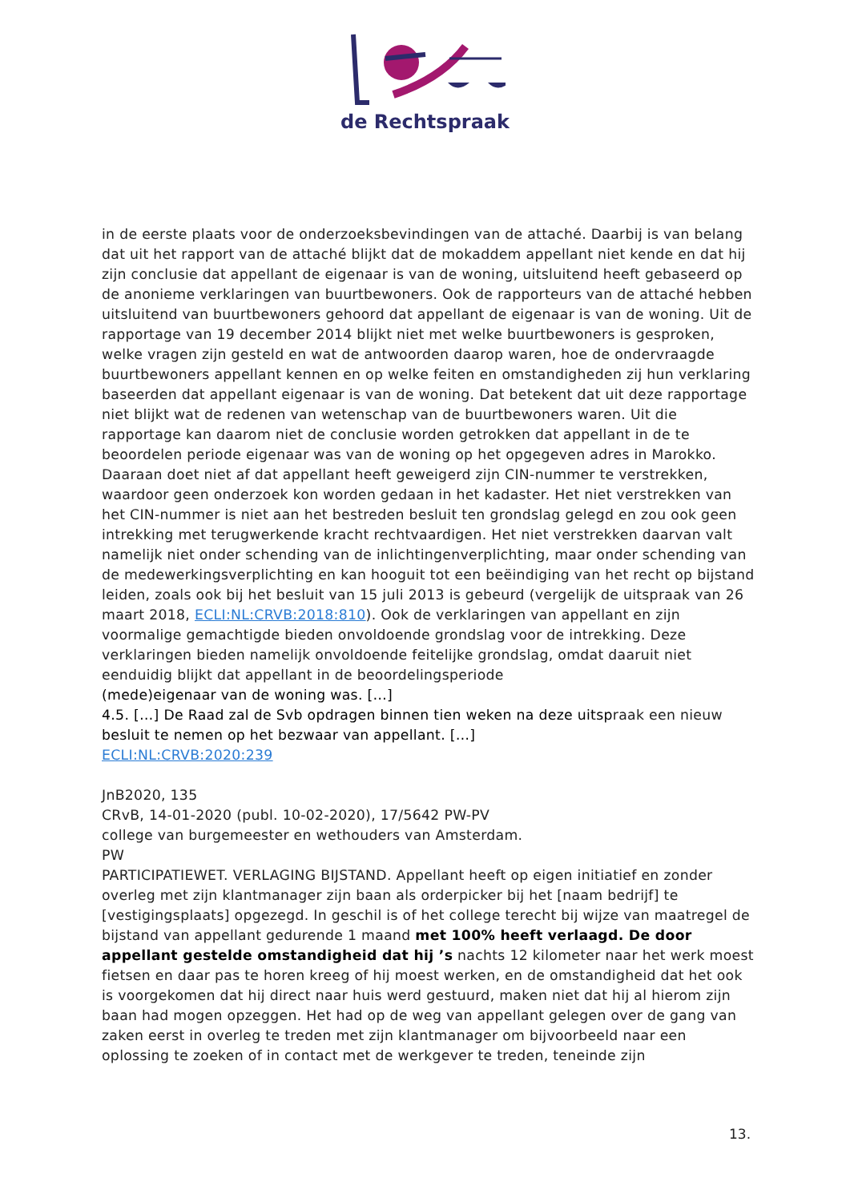de Rechtspraak
in de eerste plaats voor de onderzoeksbevindingen van de attaché. Daarbij is van belang dat uit het rapport van de attaché blijkt dat de mokaddem appellant niet kende en dat hij zijn conclusie dat appellant de eigenaar is van de woning, uitsluitend heeft gebaseerd op de anonieme verklaringen van buurtbewoners. Ook de rapporteurs van de attaché hebben uitsluitend van buurtbewoners gehoord dat appellant de eigenaar is van de woning. Uit de rapportage van 19 december 2014 blijkt niet met welke buurtbewoners is gesproken, welke vragen zijn gesteld en wat de antwoorden daarop waren, hoe de ondervraagde buurtbewoners appellant kennen en op welke feiten en omstandigheden zij hun verklaring baseerden dat appellant eigenaar is van de woning. Dat betekent dat uit deze rapportage niet blijkt wat de redenen van wetenschap van de buurtbewoners waren. Uit die rapportage kan daarom niet de conclusie worden getrokken dat appellant in de te beoordelen periode eigenaar was van de woning op het opgegeven adres in Marokko. Daaraan doet niet af dat appellant heeft geweigerd zijn CIN-nummer te verstrekken, waardoor geen onderzoek kon worden gedaan in het kadaster. Het niet verstrekken van het CIN-nummer is niet aan het bestreden besluit ten grondslag gelegd en zou ook geen intrekking met terugwerkende kracht rechtvaardigen. Het niet verstrekken daarvan valt namelijk niet onder schending van de inlichtingenverplichting, maar onder schending van de medewerkingsverplichting en kan hooguit tot een beëindiging van het recht op bijstand leiden, zoals ook bij het besluit van 15 juli 2013 is gebeurd (vergelijk de uitspraak van 26 maart 2018, ECLI:NL:CRVB:2018:810). Ook de verklaringen van appellant en zijn voormalige gemachtigde bieden onvoldoende grondslag voor de intrekking. Deze verklaringen bieden namelijk onvoldoende feitelijke grondslag, omdat daaruit niet eenduidig blijkt dat appellant in de beoordelingsperiode
(mede)eigenaar van de woning was. […]
4.5. […] De Raad zal de Svb opdragen binnen tien weken na deze uitspraak een nieuw besluit te nemen op het bezwaar van appellant. […]
ECLI:NL:CRVB:2020:239
JnB2020, 135
CRvB, 14-01-2020 (publ. 10-02-2020), 17/5642 PW-PV
college van burgemeester en wethouders van Amsterdam.
PW
PARTICIPATIEWET. VERLAGING BIJSTAND. Appellant heeft op eigen initiatief en zonder overleg met zijn klantmanager zijn baan als orderpicker bij het [naam bedrijf] te [vestigingsplaats] opgezegd. In geschil is of het college terecht bij wijze van maatregel de bijstand van appellant gedurende 1 maand met 100% heeft verlaagd. De door appellant gestelde omstandigheid dat hij ’s nachts 12 kilometer naar het werk moest fietsen en daar pas te horen kreeg of hij moest werken, en de omstandigheid dat het ook is voorgekomen dat hij direct naar huis werd gestuurd, maken niet dat hij al hierom zijn baan had mogen opzeggen. Het had op de weg van appellant gelegen over de gang van zaken eerst in overleg te treden met zijn klantmanager om bijvoorbeeld naar een oplossing te zoeken of in contact met de werkgever te treden, teneinde zijn
13.